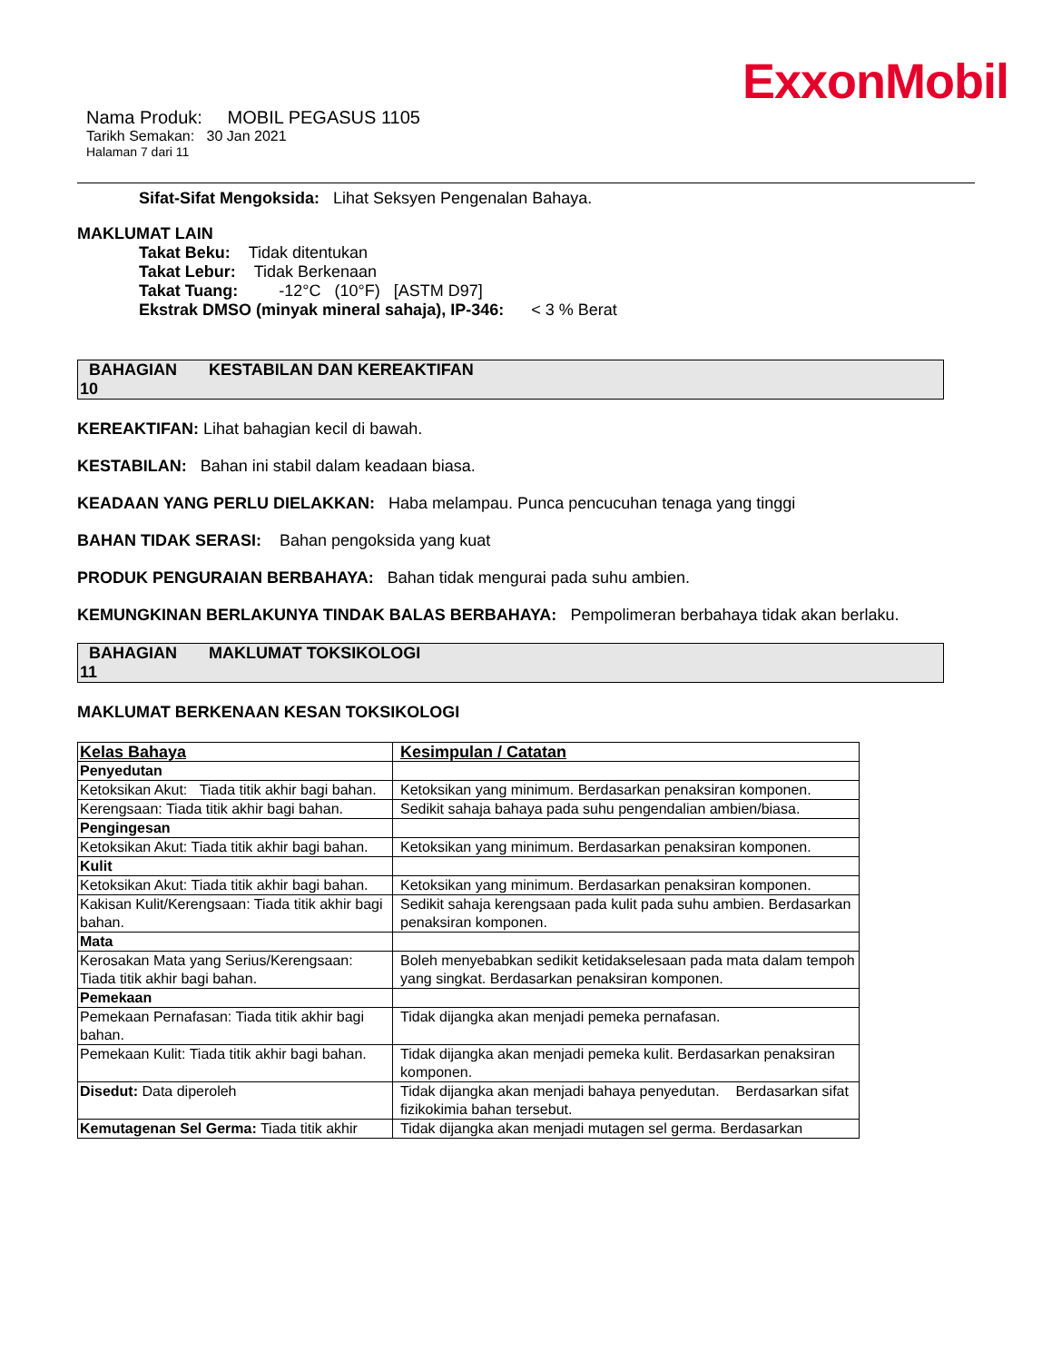ExxonMobil
Nama Produk: MOBIL PEGASUS 1105
Tarikh Semakan: 30 Jan 2021
Halaman 7 dari 11
Sifat-Sifat Mengoksida: Lihat Seksyen Pengenalan Bahaya.
MAKLUMAT LAIN
Takat Beku: Tidak ditentukan
Takat Lebur: Tidak Berkenaan
Takat Tuang: -12°C (10°F) [ASTM D97]
Ekstrak DMSO (minyak mineral sahaja), IP-346: < 3 % Berat
BAHAGIAN KESTABILAN DAN KEREAKTIFAN
10
KEREAKTIFAN: Lihat bahagian kecil di bawah.
KESTABILAN: Bahan ini stabil dalam keadaan biasa.
KEADAAN YANG PERLU DIELAKKAN: Haba melampau. Punca pencucuhan tenaga yang tinggi
BAHAN TIDAK SERASI: Bahan pengoksida yang kuat
PRODUK PENGURAIAN BERBAHAYA: Bahan tidak mengurai pada suhu ambien.
KEMUNGKINAN BERLAKUNYA TINDAK BALAS BERBAHAYA: Pempolimeran berbahaya tidak akan berlaku.
BAHAGIAN MAKLUMAT TOKSIKOLOGI
11
MAKLUMAT BERKENAAN KESAN TOKSIKOLOGI
| Kelas Bahaya | Kesimpulan / Catatan |
| --- | --- |
| Penyedutan | |
| Ketoksikan Akut: Tiada titik akhir bagi bahan. | Ketoksikan yang minimum. Berdasarkan penaksiran komponen. |
| Kerengsaan: Tiada titik akhir bagi bahan. | Sedikit sahaja bahaya pada suhu pengendalian ambien/biasa. |
| Pengingesan | |
| Ketoksikan Akut: Tiada titik akhir bagi bahan. | Ketoksikan yang minimum. Berdasarkan penaksiran komponen. |
| Kulit | |
| Ketoksikan Akut: Tiada titik akhir bagi bahan. | Ketoksikan yang minimum. Berdasarkan penaksiran komponen. |
| Kakisan Kulit/Kerengsaan: Tiada titik akhir bagi bahan. | Sedikit sahaja kerengsaan pada kulit pada suhu ambien. Berdasarkan penaksiran komponen. |
| Mata | |
| Kerosakan Mata yang Serius/Kerengsaan: Tiada titik akhir bagi bahan. | Boleh menyebabkan sedikit ketidakselesaan pada mata dalam tempoh yang singkat. Berdasarkan penaksiran komponen. |
| Pemekaan | |
| Pemekaan Pernafasan: Tiada titik akhir bagi bahan. | Tidak dijangka akan menjadi pemeka pernafasan. |
| Pemekaan Kulit: Tiada titik akhir bagi bahan. | Tidak dijangka akan menjadi pemeka kulit. Berdasarkan penaksiran komponen. |
| Disedut: Data diperoleh | Tidak dijangka akan menjadi bahaya penyedutan. Berdasarkan sifat fizikokimia bahan tersebut. |
| Kemutagenan Sel Germa: Tiada titik akhir | Tidak dijangka akan menjadi mutagen sel germa. Berdasarkan |